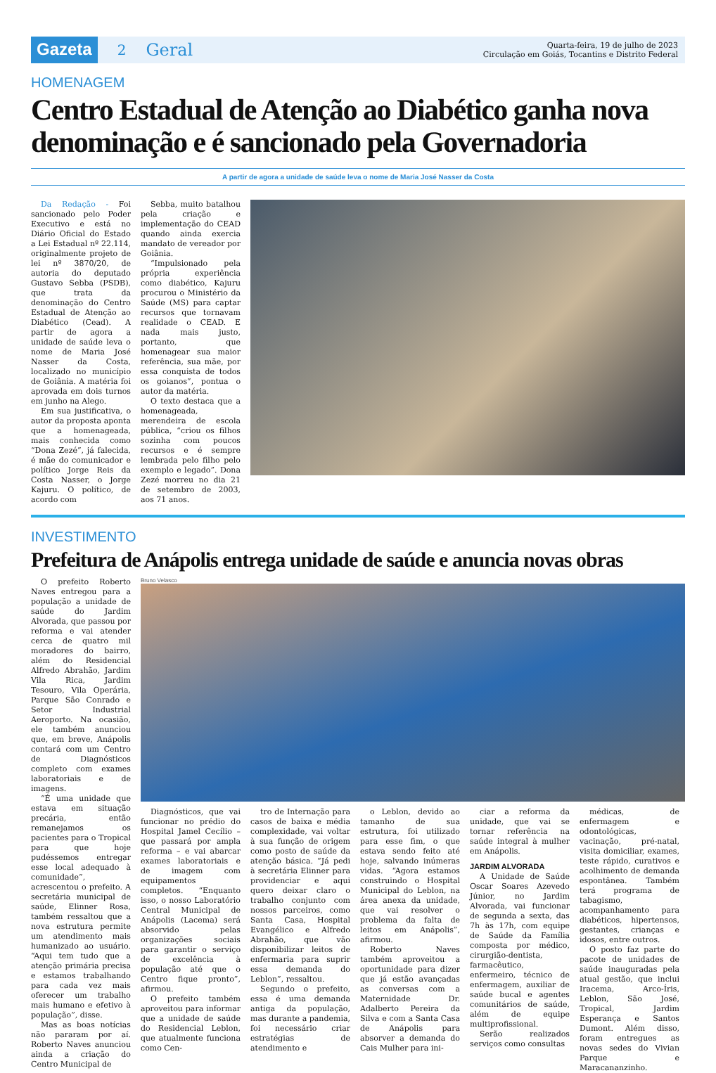Gazeta
2
Geral
Quarta-feira, 19 de julho de 2023
Circulação em Goiás, Tocantins e Distrito Federal
HOMENAGEM
Centro Estadual de Atenção ao Diabético ganha nova denominação e é sancionado pela Governadoria
A partir de agora a unidade de saúde leva o nome de Maria José Nasser da Costa
Da Redação - Foi sancionado pelo Poder Executivo e está no Diário Oficial do Estado a Lei Estadual nº 22.114, originalmente projeto de lei nº 3870/20, de autoria do deputado Gustavo Sebba (PSDB), que trata da denominação do Centro Estadual de Atenção ao Diabético (Cead). A partir de agora a unidade de saúde leva o nome de Maria José Nasser da Costa, localizado no município de Goiânia. A matéria foi aprovada em dois turnos em junho na Alego.
Em sua justificativa, o autor da proposta aponta que a homenageada, mais conhecida como “Dona Zezé”, já falecida, é mãe do comunicador e político Jorge Reis da Costa Nasser, o Jorge Kajuru. O político, de acordo com
Sebba, muito batalhou pela criação e implementação do CEAD quando ainda exercia mandato de vereador por Goiânia.
“Impulsionado pela própria experiência como diabético, Kajuru procurou o Ministério da Saúde (MS) para captar recursos que tornavam realidade o CEAD. E nada mais justo, portanto, que homenagear sua maior referência, sua mãe, por essa conquista de todos os goianos”, pontua o autor da matéria.
O texto destaca que a homenageada, merendeira de escola pública, “criou os filhos sozinha com poucos recursos e é sempre lembrada pelo filho pelo exemplo e legado”. Dona Zezé morreu no dia 21 de setembro de 2003, aos 71 anos.
INVESTIMENTO
Prefeitura de Anápolis entrega unidade de saúde e anuncia novas obras
O prefeito Roberto Naves entregou para a população a unidade de saúde do Jardim Alvorada, que passou por reforma e vai atender cerca de quatro mil moradores do bairro, além do Residencial Alfredo Abrahão, Jardim Vila Rica, Jardim Tesouro, Vila Operária, Parque São Conrado e Setor Industrial Aeroporto. Na ocasião, ele também anunciou que, em breve, Anápolis contará com um Centro de Diagnósticos completo com exames laboratoriais e de imagens.
“É uma unidade que estava em situação precária, então remanejamos os pacientes para o Tropical para que hoje pudéssemos entregar esse local adequado à comunidade”, acrescentou o prefeito. A secretária municipal de saúde, Elinner Rosa, também ressaltou que a nova estrutura permite um atendimento mais humanizado ao usuário. “Aqui tem tudo que a atenção primária precisa e estamos trabalhando para cada vez mais oferecer um trabalho mais humano e efetivo à população”, disse.
Mas as boas notícias não pararam por aí. Roberto Naves anunciou ainda a criação do Centro Municipal de
Bruno Velasco
Diagnósticos, que vai funcionar no prédio do Hospital Jamel Cecílio – que passará por ampla reforma – e vai abarcar exames laboratoriais e de imagem com equipamentos completos. “Enquanto isso, o nosso Laboratório Central Municipal de Anápolis (Lacema) será absorvido pelas organizações sociais para garantir o serviço de excelência à população até que o Centro fique pronto”, afirmou.
O prefeito também aproveitou para informar que a unidade de saúde do Residencial Leblon, que atualmente funciona como Cen-
tro de Internação para casos de baixa e média complexidade, vai voltar à sua função de origem como posto de saúde da atenção básica. “Já pedi à secretária Elinner para providenciar e aqui quero deixar claro o trabalho conjunto com nossos parceiros, como Santa Casa, Hospital Evangélico e Alfredo Abrahão, que vão disponibilizar leitos de enfermaria para suprir essa demanda do Leblon”, ressaltou.
Segundo o prefeito, essa é uma demanda antiga da população, mas durante a pandemia, foi necessário criar estratégias de atendimento e
o Leblon, devido ao tamanho de sua estrutura, foi utilizado para esse fim, o que estava sendo feito até hoje, salvando inúmeras vidas. “Agora estamos construindo o Hospital Municipal do Leblon, na área anexa da unidade, que vai resolver o problema da falta de leitos em Anápolis”, afirmou.
Roberto Naves também aproveitou a oportunidade para dizer que já estão avançadas as conversas com a Maternidade Dr. Adalberto Pereira da Silva e com a Santa Casa de Anápolis para absorver a demanda do Cais Mulher para ini-
ciar a reforma da unidade, que vai se tornar referência na saúde integral à mulher em Anápolis.
JARDIM ALVORADA
A Unidade de Saúde Oscar Soares Azevedo Júnior, no Jardim Alvorada, vai funcionar de segunda a sexta, das 7h às 17h, com equipe de Saúde da Família composta por médico, cirurgião-dentista, farmacêutico, enfermeiro, técnico de enfermagem, auxiliar de saúde bucal e agentes comunitários de saúde, além de equipe multiprofissional.
Serão realizados serviços como consultas
médicas, de enfermagem e odontológicas, vacinação, pré-natal, visita domiciliar, exames, teste rápido, curativos e acolhimento de demanda espontânea. Também terá programa de tabagismo, acompanhamento para diabéticos, hipertensos, gestantes, crianças e idosos, entre outros.
O posto faz parte do pacote de unidades de saúde inauguradas pela atual gestão, que inclui Iracema, Arco-Íris, Leblon, São José, Tropical, Jardim Esperança e Santos Dumont. Além disso, foram entregues as novas sedes do Vivian Parque e Maracananzinho.